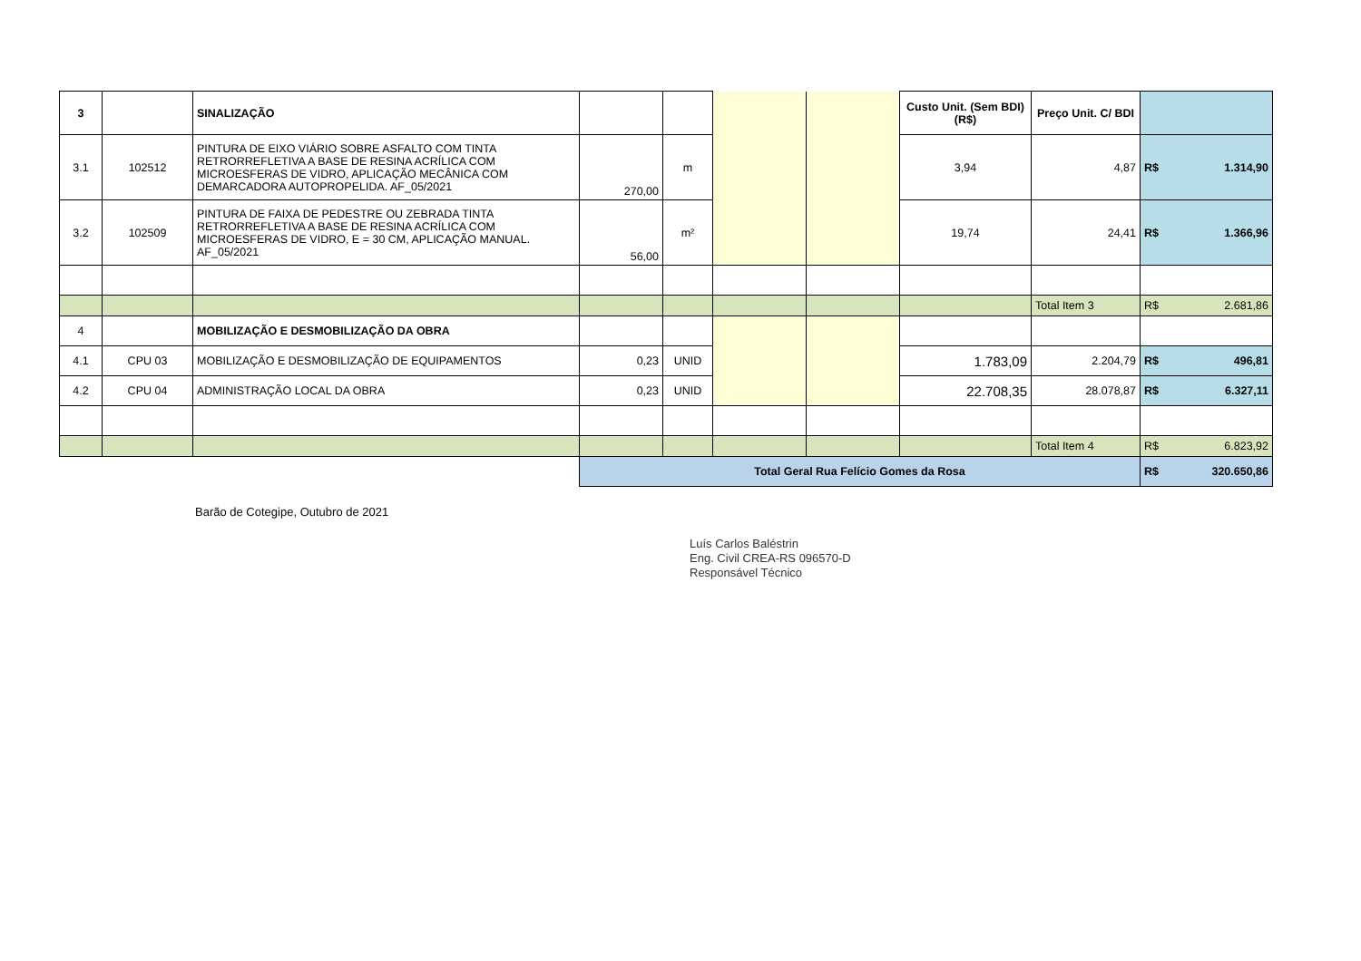| 3 | | SINALIZAÇÃO | | | | | Custo Unit. (Sem BDI) (R$) | Preço Unit. C/ BDI | |
| 3.1 | 102512 | PINTURA DE EIXO VIÁRIO SOBRE ASFALTO COM TINTA RETRORREFLETIVA A BASE DE RESINA ACRÍLICA COM MICROESFERAS DE VIDRO, APLICAÇÃO MECÂNICA COM DEMARCADORA AUTOPROPELIDA. AF_05/2021 | 270,00 | m | | | 3,94 | 4,87 | R$ 1.314,90 |
| 3.2 | 102509 | PINTURA DE FAIXA DE PEDESTRE OU ZEBRADA TINTA RETRORREFLETIVA A BASE DE RESINA ACRÍLICA COM MICROESFERAS DE VIDRO, E = 30 CM, APLICAÇÃO MANUAL. AF_05/2021 | 56,00 | m² | | | 19,74 | 24,41 | R$ 1.366,96 |
| | | | | | | | | Total Item 3 | R$ 2.681,86 |
| 4 | | MOBILIZAÇÃO E DESMOBILIZAÇÃO DA OBRA | | | | | | | |
| 4.1 | CPU 03 | MOBILIZAÇÃO E DESMOBILIZAÇÃO DE EQUIPAMENTOS | 0,23 | UNID | | | 1.783,09 | 2.204,79 | R$ 496,81 |
| 4.2 | CPU 04 | ADMINISTRAÇÃO LOCAL DA OBRA | 0,23 | UNID | | | 22.708,35 | 28.078,87 | R$ 6.327,11 |
| | | | | | | | | Total Item 4 | R$ 6.823,92 |
| | | | Total Geral Rua Felício Gomes da Rosa | | | | | | R$ 320.650,86 |
Barão de Cotegipe, Outubro de 2021
Luís Carlos Baléstrin
Eng. Civil CREA-RS 096570-D
Responsável Técnico